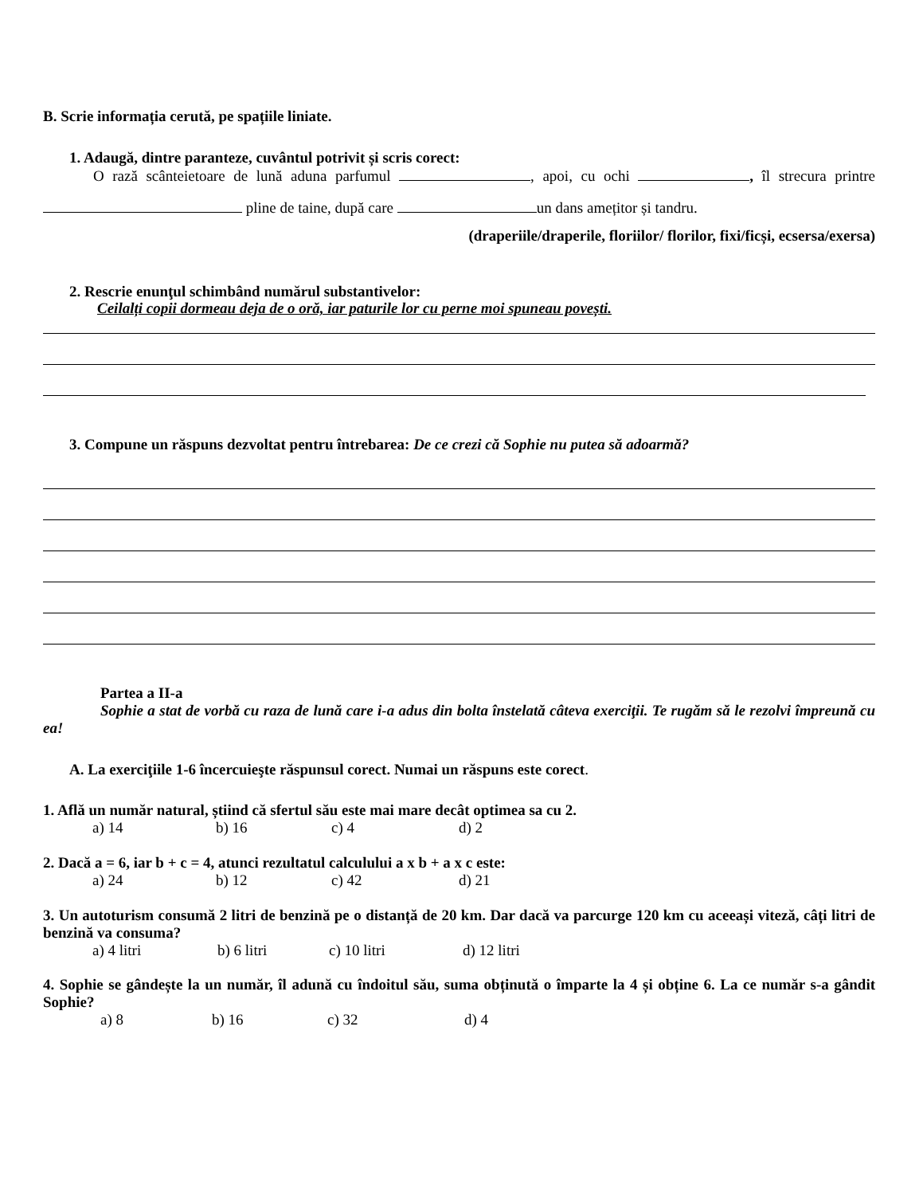B. Scrie informația cerută, pe spațiile liniate.
1. Adaugă, dintre paranteze, cuvântul potrivit și scris corect:
O rază scânteietoare de lună aduna parfumul , apoi, cu ochi , îl strecura printre pline de taine, după care un dans amețitor și tandru.
(draperiile/draperile, floriilor/ florilor, fixi/ficși, ecsersa/exersa)
2. Rescrie enunţul schimbând numărul substantivelor:
Ceilalți copii dormeau deja de o oră, iar paturile lor cu perne moi spuneau povești.
3. Compune un răspuns dezvoltat pentru întrebarea: De ce crezi că Sophie nu putea să adoarmă?
Partea a II-a
Sophie a stat de vorbă cu raza de lună care i-a adus din bolta înstelată câteva exerciţii. Te rugăm să le rezolvi împreună cu ea!
A. La exerciţiile 1-6 încercuieşte răspunsul corect. Numai un răspuns este corect.
1. Află un număr natural, știind că sfertul său este mai mare decât optimea sa cu 2.
a) 14 b) 16 c) 4 d) 2
2. Dacă a = 6, iar b + c = 4, atunci rezultatul calculului a x b + a x c este:
a) 24 b) 12 c) 42 d) 21
3. Un autoturism consumă 2 litri de benzină pe o distanță de 20 km. Dar dacă va parcurge 120 km cu aceeași viteză, câți litri de benzină va consuma?
a) 4 litri b) 6 litri c) 10 litri d) 12 litri
4. Sophie se gândește la un număr, îl adună cu îndoitul său, suma obținută o împarte la 4 și obține 6. La ce număr s-a gândit Sophie?
a) 8 b) 16 c) 32 d) 4